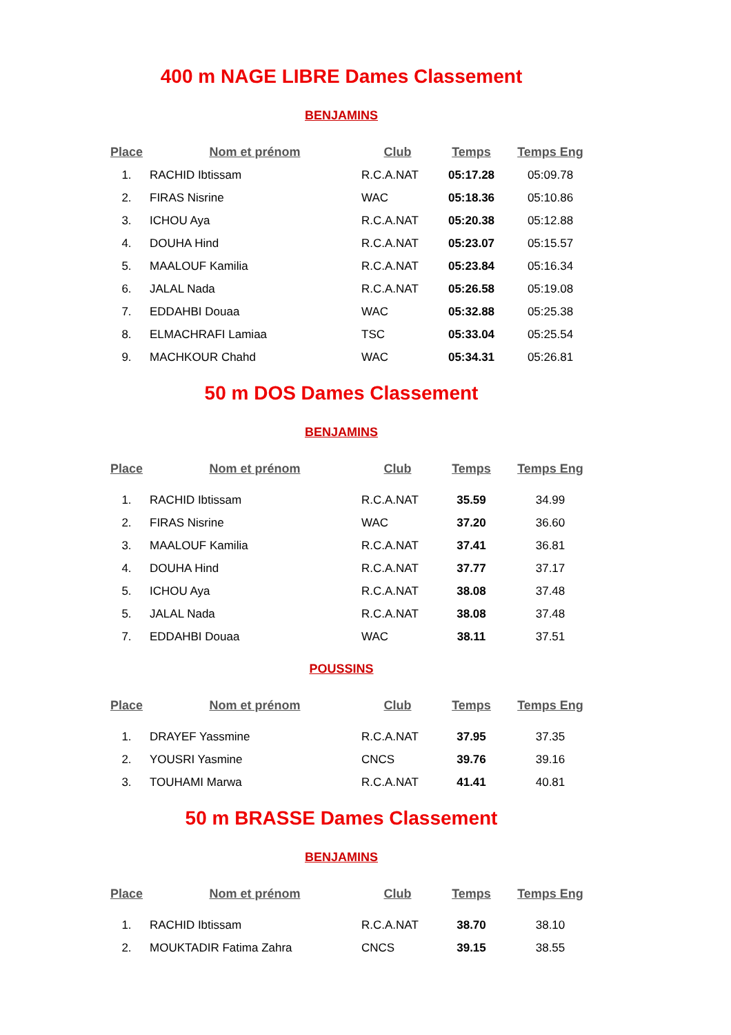400 m NAGE LIBRE Dames Classement
BENJAMINS
| Place | Nom et prénom | Club | Temps | Temps Eng |
| --- | --- | --- | --- | --- |
| 1. | RACHID Ibtissam | R.C.A.NAT | 05:17.28 | 05:09.78 |
| 2. | FIRAS Nisrine | WAC | 05:18.36 | 05:10.86 |
| 3. | ICHOU Aya | R.C.A.NAT | 05:20.38 | 05:12.88 |
| 4. | DOUHA Hind | R.C.A.NAT | 05:23.07 | 05:15.57 |
| 5. | MAALOUF Kamilia | R.C.A.NAT | 05:23.84 | 05:16.34 |
| 6. | JALAL Nada | R.C.A.NAT | 05:26.58 | 05:19.08 |
| 7. | EDDAHBI Douaa | WAC | 05:32.88 | 05:25.38 |
| 8. | ELMACHRAFI Lamiaa | TSC | 05:33.04 | 05:25.54 |
| 9. | MACHKOUR Chahd | WAC | 05:34.31 | 05:26.81 |
50 m DOS Dames Classement
BENJAMINS
| Place | Nom et prénom | Club | Temps | Temps Eng |
| --- | --- | --- | --- | --- |
| 1. | RACHID Ibtissam | R.C.A.NAT | 35.59 | 34.99 |
| 2. | FIRAS Nisrine | WAC | 37.20 | 36.60 |
| 3. | MAALOUF Kamilia | R.C.A.NAT | 37.41 | 36.81 |
| 4. | DOUHA Hind | R.C.A.NAT | 37.77 | 37.17 |
| 5. | ICHOU Aya | R.C.A.NAT | 38.08 | 37.48 |
| 5. | JALAL Nada | R.C.A.NAT | 38.08 | 37.48 |
| 7. | EDDAHBI Douaa | WAC | 38.11 | 37.51 |
POUSSINS
| Place | Nom et prénom | Club | Temps | Temps Eng |
| --- | --- | --- | --- | --- |
| 1. | DRAYEF Yassmine | R.C.A.NAT | 37.95 | 37.35 |
| 2. | YOUSRI Yasmine | CNCS | 39.76 | 39.16 |
| 3. | TOUHAMI Marwa | R.C.A.NAT | 41.41 | 40.81 |
50 m BRASSE Dames Classement
BENJAMINS
| Place | Nom et prénom | Club | Temps | Temps Eng |
| --- | --- | --- | --- | --- |
| 1. | RACHID Ibtissam | R.C.A.NAT | 38.70 | 38.10 |
| 2. | MOUKTADIR Fatima Zahra | CNCS | 39.15 | 38.55 |